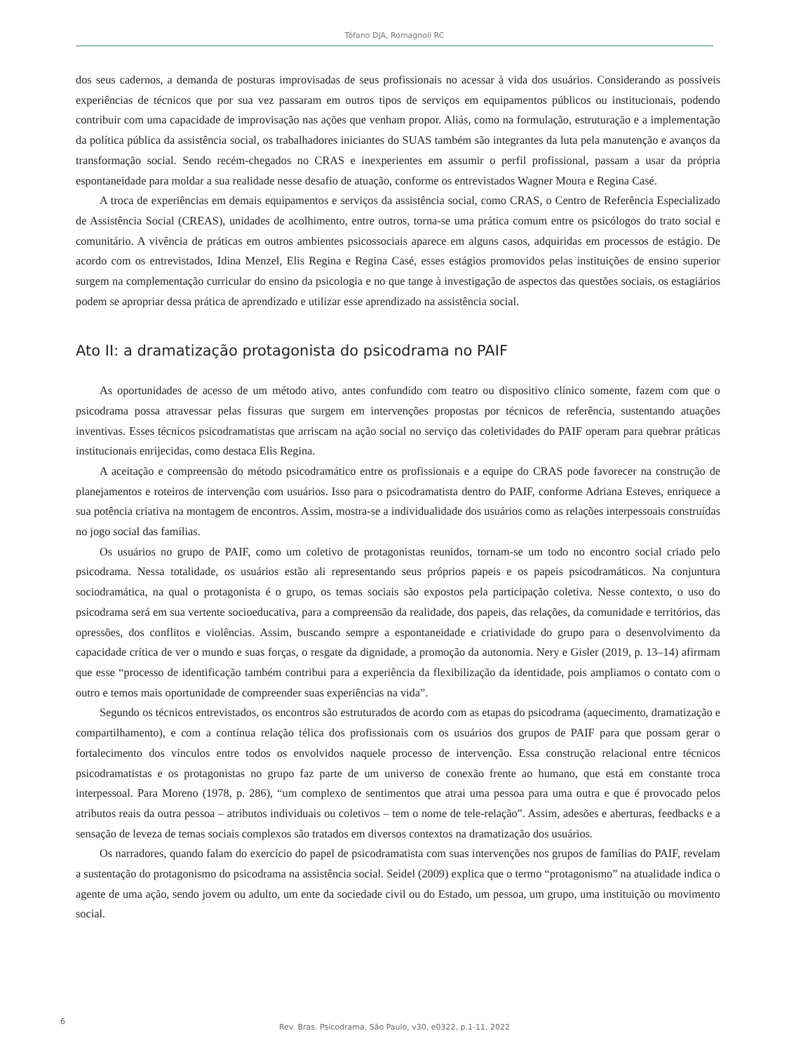Tófano DJA, Romagnoli RC
dos seus cadernos, a demanda de posturas improvisadas de seus profissionais no acessar à vida dos usuários. Considerando as possíveis experiências de técnicos que por sua vez passaram em outros tipos de serviços em equipamentos públicos ou institucionais, podendo contribuir com uma capacidade de improvisação nas ações que venham propor. Aliás, como na formulação, estruturação e a implementação da política pública da assistência social, os trabalhadores iniciantes do SUAS também são integrantes da luta pela manutenção e avanços da transformação social. Sendo recém-chegados no CRAS e inexperientes em assumir o perfil profissional, passam a usar da própria espontaneidade para moldar a sua realidade nesse desafio de atuação, conforme os entrevistados Wagner Moura e Regina Casé.
A troca de experiências em demais equipamentos e serviços da assistência social, como CRAS, o Centro de Referência Especializado de Assistência Social (CREAS), unidades de acolhimento, entre outros, torna-se uma prática comum entre os psicólogos do trato social e comunitário. A vivência de práticas em outros ambientes psicossociais aparece em alguns casos, adquiridas em processos de estágio. De acordo com os entrevistados, Idina Menzel, Elis Regina e Regina Casé, esses estágios promovidos pelas instituições de ensino superior surgem na complementação curricular do ensino da psicologia e no que tange à investigação de aspectos das questões sociais, os estagiários podem se apropriar dessa prática de aprendizado e utilizar esse aprendizado na assistência social.
Ato II: a dramatização protagonista do psicodrama no PAIF
As oportunidades de acesso de um método ativo, antes confundido com teatro ou dispositivo clínico somente, fazem com que o psicodrama possa atravessar pelas fissuras que surgem em intervenções propostas por técnicos de referência, sustentando atuações inventivas. Esses técnicos psicodramatistas que arriscam na ação social no serviço das coletividades do PAIF operam para quebrar práticas institucionais enrijecidas, como destaca Elis Regina.
A aceitação e compreensão do método psicodramático entre os profissionais e a equipe do CRAS pode favorecer na construção de planejamentos e roteiros de intervenção com usuários. Isso para o psicodramatista dentro do PAIF, conforme Adriana Esteves, enriquece a sua potência criativa na montagem de encontros. Assim, mostra-se a individualidade dos usuários como as relações interpessoais construídas no jogo social das famílias.
Os usuários no grupo de PAIF, como um coletivo de protagonistas reunidos, tornam-se um todo no encontro social criado pelo psicodrama. Nessa totalidade, os usuários estão ali representando seus próprios papeis e os papeis psicodramáticos. Na conjuntura sociodramática, na qual o protagonista é o grupo, os temas sociais são expostos pela participação coletiva. Nesse contexto, o uso do psicodrama será em sua vertente socioeducativa, para a compreensão da realidade, dos papeis, das relações, da comunidade e territórios, das opressões, dos conflitos e violências. Assim, buscando sempre a espontaneidade e criatividade do grupo para o desenvolvimento da capacidade crítica de ver o mundo e suas forças, o resgate da dignidade, a promoção da autonomia. Nery e Gisler (2019, p. 13–14) afirmam que esse “processo de identificação também contribui para a experiência da flexibilização da identidade, pois ampliamos o contato com o outro e temos mais oportunidade de compreender suas experiências na vida”.
Segundo os técnicos entrevistados, os encontros são estruturados de acordo com as etapas do psicodrama (aquecimento, dramatização e compartilhamento), e com a contínua relação télica dos profissionais com os usuários dos grupos de PAIF para que possam gerar o fortalecimento dos vínculos entre todos os envolvidos naquele processo de intervenção. Essa construção relacional entre técnicos psicodramatistas e os protagonistas no grupo faz parte de um universo de conexão frente ao humano, que está em constante troca interpessoal. Para Moreno (1978, p. 286), “um complexo de sentimentos que atrai uma pessoa para uma outra e que é provocado pelos atributos reais da outra pessoa – atributos individuais ou coletivos – tem o nome de tele-relação”. Assim, adesões e aberturas, feedbacks e a sensação de leveza de temas sociais complexos são tratados em diversos contextos na dramatização dos usuários.
Os narradores, quando falam do exercício do papel de psicodramatista com suas intervenções nos grupos de famílias do PAIF, revelam a sustentação do protagonismo do psicodrama na assistência social. Seidel (2009) explica que o termo “protagonismo” na atualidade indica o agente de uma ação, sendo jovem ou adulto, um ente da sociedade civil ou do Estado, um pessoa, um grupo, uma instituição ou movimento social.
6
Rev. Bras. Psicodrama, São Paulo, v30, e0322, p.1-11, 2022